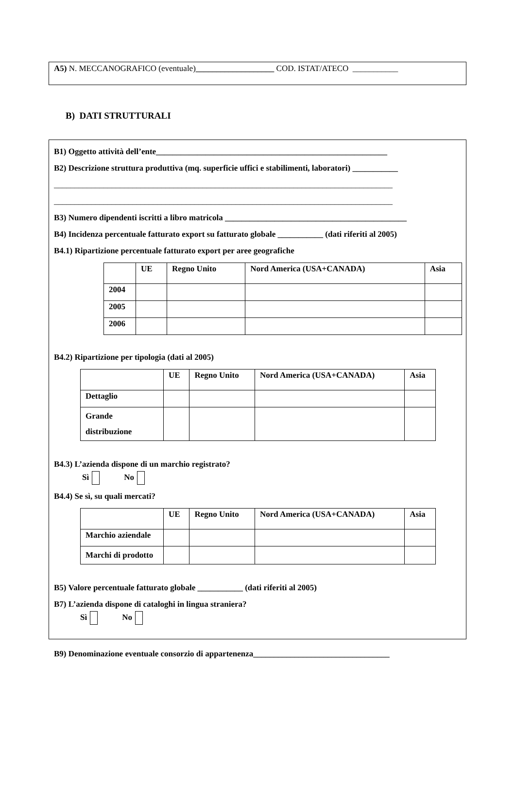A5) N. MECCANOGRAFICO (eventuale)___________________ COD. ISTAT/ATECO ___________
B) DATI STRUTTURALI
B1) Oggetto attività dell’ente________________________________________________________
B2) Descrizione struttura produttiva (mq. superficie uffici e stabilimenti, laboratori) ___________
__________________________________________________________________________________
__________________________________________________________________________________
B3) Numero dipendenti iscritti a libro matricola ____________________________________________
B4) Incidenza percentuale fatturato export su fatturato globale ___________ (dati riferiti al 2005)
B4.1) Ripartizione percentuale fatturato export per aree geografiche
| | UE | Regno Unito | Nord America (USA+CANADA) | Asia |
| 2004 | | | | |
| 2005 | | | | |
| 2006 | | | | |
B4.2) Ripartizione per tipologia (dati al 2005)
| | UE | Regno Unito | Nord America (USA+CANADA) | Asia |
| Dettaglio | | | | |
| Grande distribuzione | | | | |
B4.3) L’azienda dispone di un marchio registrato?
Sì No
B4.4) Se sì, su quali mercati?
| | UE | Regno Unito | Nord America (USA+CANADA) | Asia |
| Marchio aziendale | | | | |
| Marchi di prodotto | | | | |
B5) Valore percentuale fatturato globale ___________ (dati riferiti al 2005)
B7) L’azienda dispone di cataloghi in lingua straniera?
Sì No
B9) Denominazione eventuale consorzio di appartenenza_________________________________